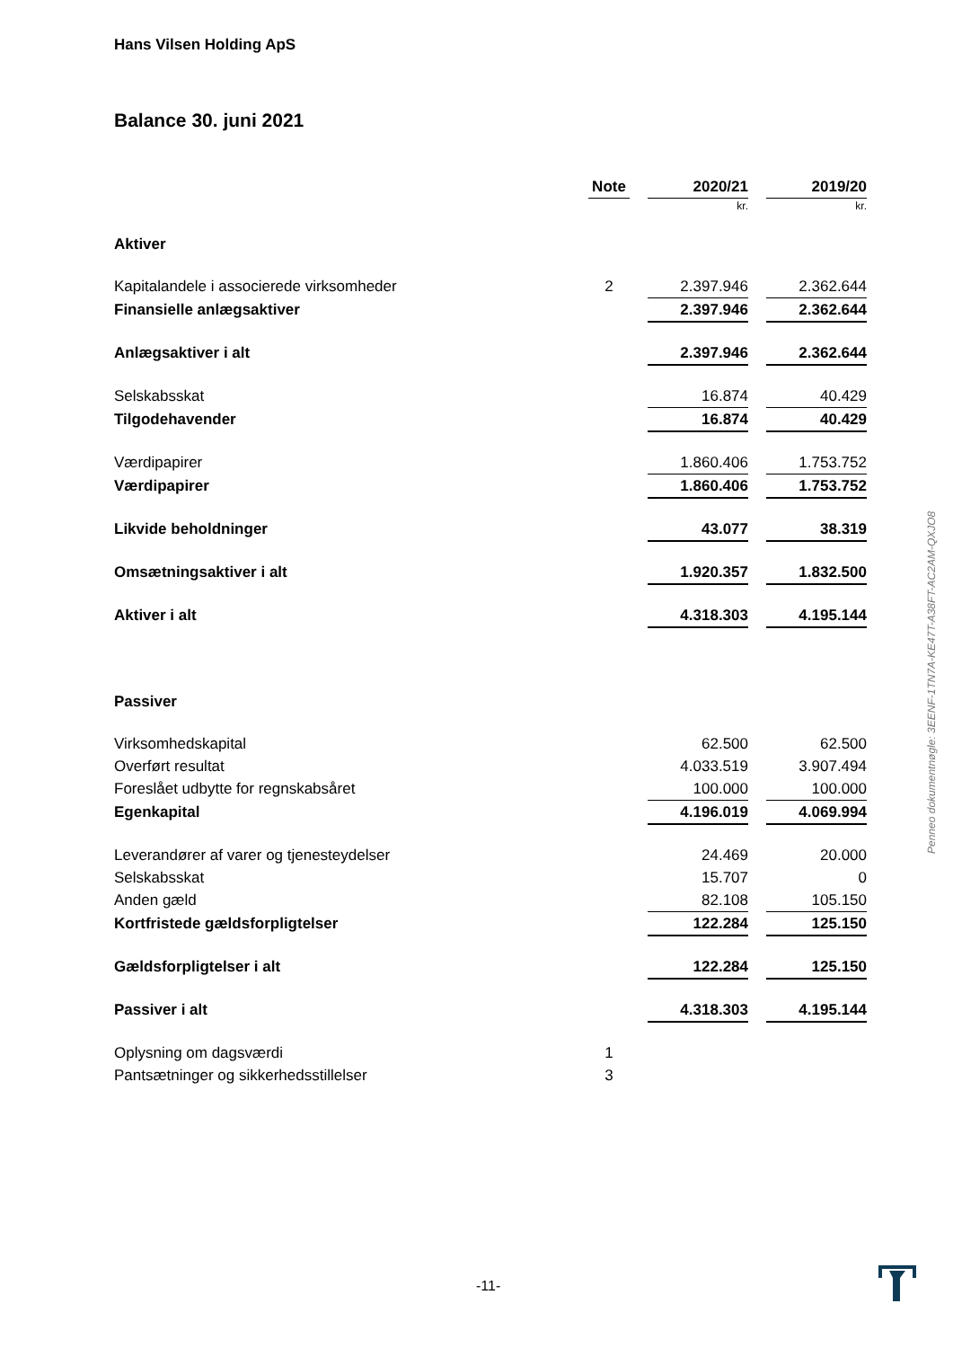Hans Vilsen Holding ApS
Balance 30. juni 2021
| | Note | | 2020/21 | | 2019/20 |
| | | | kr. | | kr. |
| Aktiver | | | | | |
| Kapitalandele i associerede virksomheder | 2 | | 2.397.946 | | 2.362.644 |
| Finansielle anlægsaktiver | | | 2.397.946 | | 2.362.644 |
| Anlægsaktiver i alt | | | 2.397.946 | | 2.362.644 |
| Selskabsskat | | | 16.874 | | 40.429 |
| Tilgodehavender | | | 16.874 | | 40.429 |
| Værdipapirer | | | 1.860.406 | | 1.753.752 |
| Værdipapirer | | | 1.860.406 | | 1.753.752 |
| Likvide beholdninger | | | 43.077 | | 38.319 |
| Omsætningsaktiver i alt | | | 1.920.357 | | 1.832.500 |
| Aktiver i alt | | | 4.318.303 | | 4.195.144 |
| Passiver | | | | | |
| Virksomhedskapital | | | 62.500 | | 62.500 |
| Overført resultat | | | 4.033.519 | | 3.907.494 |
| Foreslået udbytte for regnskabsåret | | | 100.000 | | 100.000 |
| Egenkapital | | | 4.196.019 | | 4.069.994 |
| Leverandører af varer og tjenesteydelser | | | 24.469 | | 20.000 |
| Selskabsskat | | | 15.707 | | 0 |
| Anden gæld | | | 82.108 | | 105.150 |
| Kortfristede gældsforpligtelser | | | 122.284 | | 125.150 |
| Gældsforpligtelser i alt | | | 122.284 | | 125.150 |
| Passiver i alt | | | 4.318.303 | | 4.195.144 |
| Oplysning om dagsværdi | 1 | | | | |
| Pantsætninger og sikkerhedsstillelser | 3 | | | | |
Penneo dokumentnøgle: 3EENF-1TN7A-KE47T-A38FT-AC2AM-QXJO8
-11-